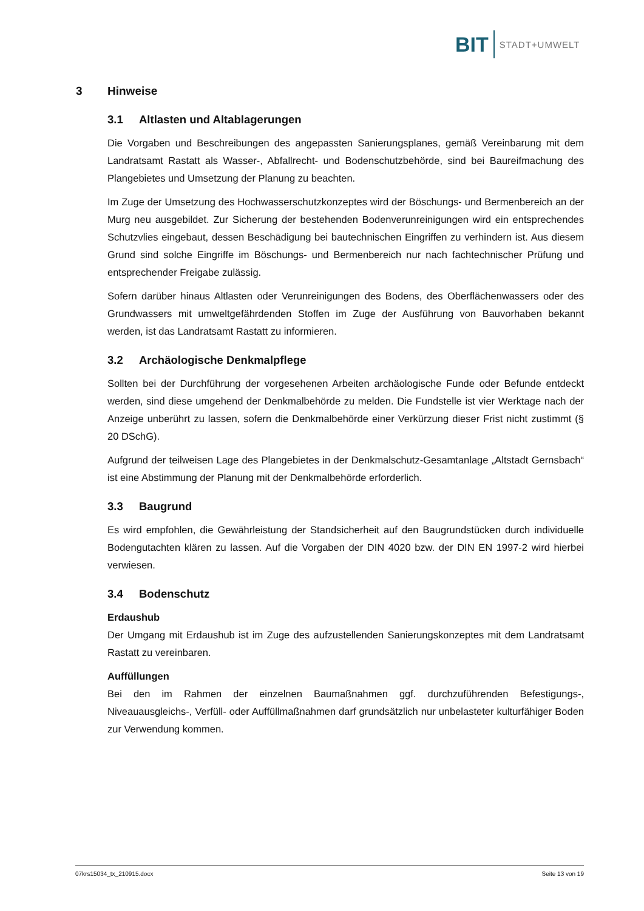BIT
STADT+UMWELT
3 Hinweise
3.1 Altlasten und Altablagerungen
Die Vorgaben und Beschreibungen des angepassten Sanierungsplanes, gemäß Vereinbarung mit dem Landratsamt Rastatt als Wasser-, Abfallrecht- und Bodenschutzbehörde, sind bei Baureifmachung des Plangebietes und Umsetzung der Planung zu beachten.
Im Zuge der Umsetzung des Hochwasserschutzkonzeptes wird der Böschungs- und Bermenbereich an der Murg neu ausgebildet. Zur Sicherung der bestehenden Bodenverunreinigungen wird ein entsprechendes Schutzvlies eingebaut, dessen Beschädigung bei bautechnischen Eingriffen zu verhindern ist. Aus diesem Grund sind solche Eingriffe im Böschungs- und Bermenbereich nur nach fachtechnischer Prüfung und entsprechender Freigabe zulässig.
Sofern darüber hinaus Altlasten oder Verunreinigungen des Bodens, des Oberflächenwassers oder des Grundwassers mit umweltgefährdenden Stoffen im Zuge der Ausführung von Bauvorhaben bekannt werden, ist das Landratsamt Rastatt zu informieren.
3.2 Archäologische Denkmalpflege
Sollten bei der Durchführung der vorgesehenen Arbeiten archäologische Funde oder Befunde entdeckt werden, sind diese umgehend der Denkmalbehörde zu melden. Die Fundstelle ist vier Werktage nach der Anzeige unberührt zu lassen, sofern die Denkmalbehörde einer Verkürzung dieser Frist nicht zustimmt (§ 20 DSchG).
Aufgrund der teilweisen Lage des Plangebietes in der Denkmalschutz-Gesamtanlage „Altstadt Gernsbach“ ist eine Abstimmung der Planung mit der Denkmalbehörde erforderlich.
3.3 Baugrund
Es wird empfohlen, die Gewährleistung der Standsicherheit auf den Baugrundstücken durch individuelle Bodengutachten klären zu lassen. Auf die Vorgaben der DIN 4020 bzw. der DIN EN 1997-2 wird hierbei verwiesen.
3.4 Bodenschutz
Erdaushub
Der Umgang mit Erdaushub ist im Zuge des aufzustellenden Sanierungskonzeptes mit dem Landratsamt Rastatt zu vereinbaren.
Auffüllungen
Bei den im Rahmen der einzelnen Baumaßnahmen ggf. durchzuführenden Befestigungs-, Niveauausgleichs-, Verfüll- oder Auffüllmaßnahmen darf grundsätzlich nur unbelasteter kulturfähiger Boden zur Verwendung kommen.
07krs15034_tx_210915.docx Seite 13 von 19